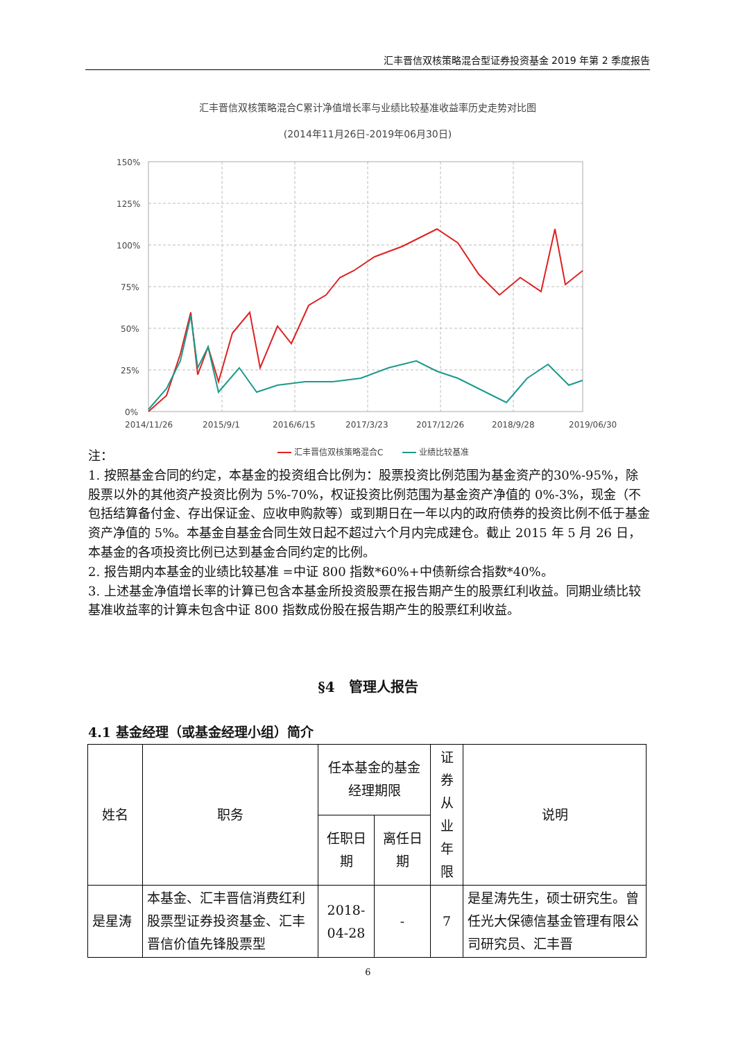汇丰晋信双核策略混合型证券投资基金 2019 年第 2 季度报告
汇丰晋信双核策略混合C累计净值增长率与业绩比较基准收益率历史走势对比图
(2014年11月26日-2019年06月30日)
150%
125%
100%
75%
50%
25%
0%
2014/11/26
2015/9/1
2016/6/15
2017/3/23
2017/12/26
2018/9/28
2019/06/30
汇丰晋信双核策略混合C
业绩比较基准
注：
1. 按照基金合同的约定，本基金的投资组合比例为：股票投资比例范围为基金资产的30%-95%，除股票以外的其他资产投资比例为 5%-70%，权证投资比例范围为基金资产净值的 0%-3%，现金（不包括结算备付金、存出保证金、应收申购款等）或到期日在一年以内的政府债券的投资比例不低于基金资产净值的 5%。本基金自基金合同生效日起不超过六个月内完成建仓。截止 2015 年 5 月 26 日，本基金的各项投资比例已达到基金合同约定的比例。
2. 报告期内本基金的业绩比较基准 =中证 800 指数*60%+中债新综合指数*40%。
3. 上述基金净值增长率的计算已包含本基金所投资股票在报告期产生的股票红利收益。同期业绩比较基准收益率的计算未包含中证 800 指数成份股在报告期产生的股票红利收益。
§4　管理人报告
4.1 基金经理（或基金经理小组）简介
| 姓名 | 职务 | 任本基金的基金经理期限 | | 证券从业年限 | 说明 |
| --- | --- | --- | --- | --- | --- |
| | | 任职日期 | 离任日期 | | |
| 是星涛 | 本基金、汇丰晋信消费红利股票型证券投资基金、汇丰晋信价值先锋股票型 | 2018-04-28 | - | 7 | 是星涛先生，硕士研究生。曾任光大保德信基金管理有限公司研究员、汇丰晋 |
6